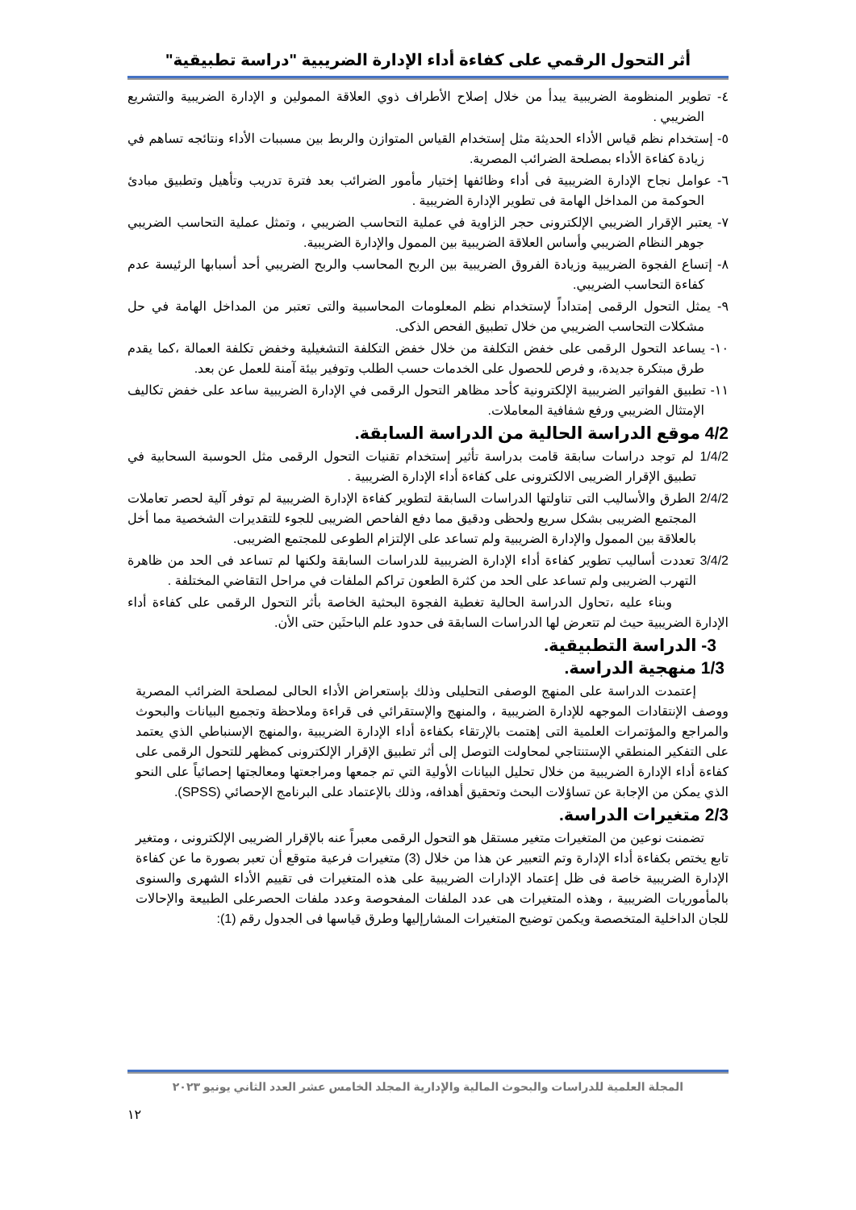أثر التحول الرقمي على كفاءة أداء الإدارة الضريبية "دراسة تطبيقية"
٤- تطوير المنظومة الضريبية يبدأ من خلال إصلاح الأطراف ذوي العلاقة الممولين و الإدارة الضريبية والتشريع الضريبي .
٥- إستخدام نظم قياس الأداء الحديثة مثل إستخدام القياس المتوازن والربط بين مسببات الأداء ونتائجه تساهم في زيادة كفاءة الأداء بمصلحة الضرائب المصرية.
٦- عوامل نجاح الإدارة الضريبية فى أداء وظائفها إختيار مأمور الضرائب بعد فترة تدريب وتأهيل وتطبيق مبادئ الحوكمة من المداخل الهامة فى تطوير الإدارة الضريبية .
٧- يعتبر الإقرار الضريبي الإلكترونى حجر الزاوية في عملية التحاسب الضريبي ، وتمثل عملية التحاسب الضريبي جوهر النظام الضريبي وأساس العلاقة الضريبية بين الممول والإدارة الضريبية.
٨- إتساع الفجوة الضريبية وزيادة الفروق الضريبية بين الربح المحاسب والربح الضريبي أحد أسبابها الرئيسة عدم كفاءة التحاسب الضريبي.
٩- يمثل التحول الرقمى إمتداداً لإستخدام نظم المعلومات المحاسبية والتى تعتبر من المداخل الهامة في حل مشكلات التحاسب الضريبي من خلال تطبيق الفحص الذكى.
١٠- يساعد التحول الرقمى على خفض التكلفة من خلال خفض التكلفة التشغيلية وخفض تكلفة العمالة ،كما يقدم طرق مبتكرة جديدة، و فرص للحصول على الخدمات حسب الطلب وتوفير بيئة آمنة للعمل عن بعد.
١١- تطبيق الفواتير الضريبية الإلكترونية كأحد مظاهر التحول الرقمى في الإدارة الضريبية ساعد على خفض تكاليف الإمتثال الضريبي ورفع شفافية المعاملات.
4/2 موقع الدراسة الحالية من الدراسة السابقة.
1/4/2 لم توجد دراسات سابقة قامت بدراسة تأثير إستخدام تقنيات التحول الرقمى مثل الحوسبة السحابية في تطبيق الإقرار الضريبى الالكترونى على كفاءة أداء الإدارة الضريبية .
2/4/2 الطرق والأساليب التى تناولتها الدراسات السابقة لتطوير كفاءة الإدارة الضريبية لم توفر آلية لحصر تعاملات المجتمع الضريبى بشكل سريع ولحظى ودقيق مما دفع الفاحص الضريبى للجوء للتقديرات الشخصية مما أخل بالعلاقة بين الممول والإدارة الضريبية ولم تساعد على الإلتزام الطوعى للمجتمع الضريبى.
3/4/2 تعددت أساليب تطوير كفاءة أداء الإدارة الضريبية للدراسات السابقة ولكنها لم تساعد فى الحد من ظاهرة التهرب الضريبى ولم تساعد على الحد من كثرة الطعون تراكم الملفات في مراحل التقاضي المختلفة .
وبناء عليه ،تحاول الدراسة الحالية تغطية الفجوة البحثية الخاصة بأثر التحول الرقمى على كفاءة أداء الإدارة الضريبية حيث لم تتعرض لها الدراسات السابقة فى حدود علم الباحثَين حتى الأن.
3- الدراسة التطبيقية.
1/3 منهجية الدراسة.
إعتمدت الدراسة على المنهج الوصفى التحليلى وذلك بإستعراض الأداء الحالى لمصلحة الضرائب المصرية ووصف الإنتقادات الموجهه للإدارة الضريبية ، والمنهج والإستقرائي فى قراءة وملاحظة وتجميع البيانات والبحوث والمراجع والمؤتمرات العلمية التى إهتمت بالإرتقاء بكفاءة أداء الإدارة الضريبية ،والمنهج الإسنباطي الذي يعتمد على التفكير المنطقي الإستنتاجي لمحاولت التوصل إلى أثر تطبيق الإقرار الإلكترونى كمظهر للتحول الرقمى على كفاءة أداء الإدارة الضريبية من خلال تحليل البيانات الأولية التي تم جمعها ومراجعتها ومعالجتها إحصائياً على النحو الذي يمكن من الإجابة عن تساؤلات البحث وتحقيق أهدافه، وذلك بالإعتماد على البرنامج الإحصائي (SPSS).
2/3 متغيرات الدراسة.
تضمنت نوعين من المتغيرات متغير مستقل هو التحول الرقمى معبراً عنه بالإقرار الضريبى الإلكترونى ، ومتغير تابع يختص بكفاءة أداء الإدارة وتم التعبير عن هذا من خلال (3) متغيرات فرعية متوقع أن تعبر بصورة ما عن كفاءة الإدارة الضريبية خاصة فى ظل إعتماد الإدارات الضريبية على هذه المتغيرات فى تقييم الأداء الشهرى والسنوى بالمأموريات الضريبية ، وهذه المتغيرات هى عدد الملفات المفحوصة وعدد ملفات الحصرعلى الطبيعة والإحالات للجان الداخلية المتخصصة ويكمن توضيح المتغيرات المشارإليها وطرق قياسها فى الجدول رقم (1):
المجلة العلمية للدراسات والبحوث المالية والإدارية المجلد الخامس عشر العدد الثاني يونيو ٢٠٢٣
١٢